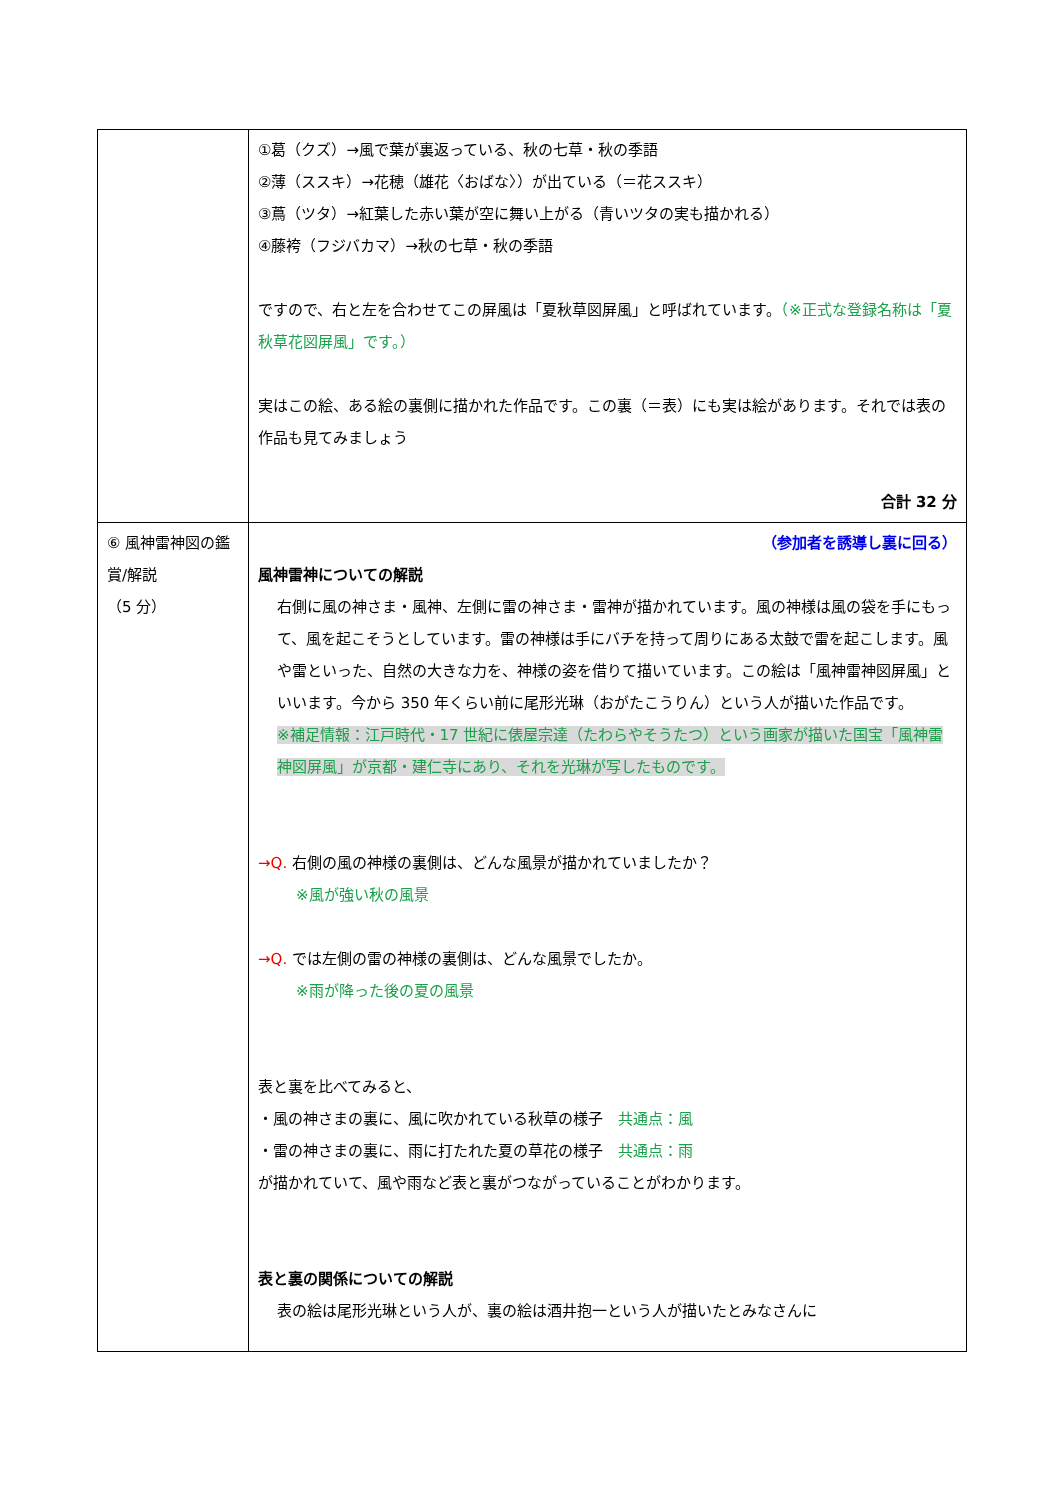| | ①葛（クズ）→風で葉が裏返っている、秋の七草・秋の季語 ②薄（ススキ）→花穂（雄花〈おばな〉）が出ている（＝花ススキ） ③蔦（ツタ）→紅葉した赤い葉が空に舞い上がる（青いツタの実も描かれる） ④藤袴（フジバカマ）→秋の七草・秋の季語 ですので、右と左を合わせてこの屏風は「夏秋草図屏風」と呼ばれています。 （※正式な登録名称は「夏秋草花図屏風」です。） 実はこの絵、ある絵の裏側に描かれた作品です。この裏（＝表）にも実は絵があります。それでは表の作品も見てみましょう 合計 32 分 |
| ⑥ 風神雷神図の鑑賞/解説 （5 分） | （参加者を誘導し裏に回る） 風神雷神についての解説 右側に風の神さま・風神、左側に雷の神さま・雷神が描かれています。風の神様は風の袋を手にもって、風を起こそうとしています。雷の神様は手にバチを持って周りにある太鼓で雷を起こします。風や雷といった、自然の大きな力を、神様の姿を借りて描いています。この絵は「風神雷神図屏風」といいます。今から 350 年くらい前に尾形光琳（おがたこうりん）という人が描いた作品です。 ※補足情報：江戸時代・17 世紀に俵屋宗達（たわらやそうたつ）という画家が描いた国宝「風神雷神図屏風」が京都・建仁寺にあり、それを光琳が写したものです。 →Q. 右側の風の神様の裏側は、どんな風景が描かれていましたか？ ※風が強い秋の風景 →Q. では左側の雷の神様の裏側は、どんな風景でしたか。 ※雨が降った後の夏の風景 表と裏を比べてみると、 ・風の神さまの裏に、風に吹かれている秋草の様子 共通点：風 ・雷の神さまの裏に、雨に打たれた夏の草花の様子 共通点：雨 が描かれていて、風や雨など表と裏がつながっていることがわかります。 表と裏の関係についての解説 表の絵は尾形光琳という人が、裏の絵は酒井抱一という人が描いたとみなさんに |